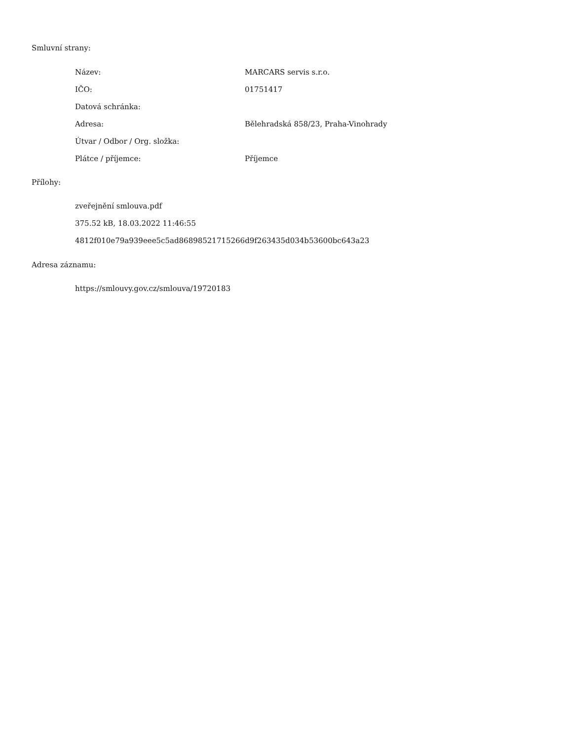Smluvní strany:
| Název: | MARCARS servis s.r.o. |
| IČO: | 01751417 |
| Datová schránka: | |
| Adresa: | Bělehradská 858/23, Praha-Vinohrady |
| Útvar / Odbor / Org. složka: | |
| Plátce / příjemce: | Příjemce |
Přílohy:
zveřejnění smlouva.pdf
375.52 kB, 18.03.2022 11:46:55
4812f010e79a939eee5c5ad86898521715266d9f263435d034b53600bc643a23
Adresa záznamu:
https://smlouvy.gov.cz/smlouva/19720183